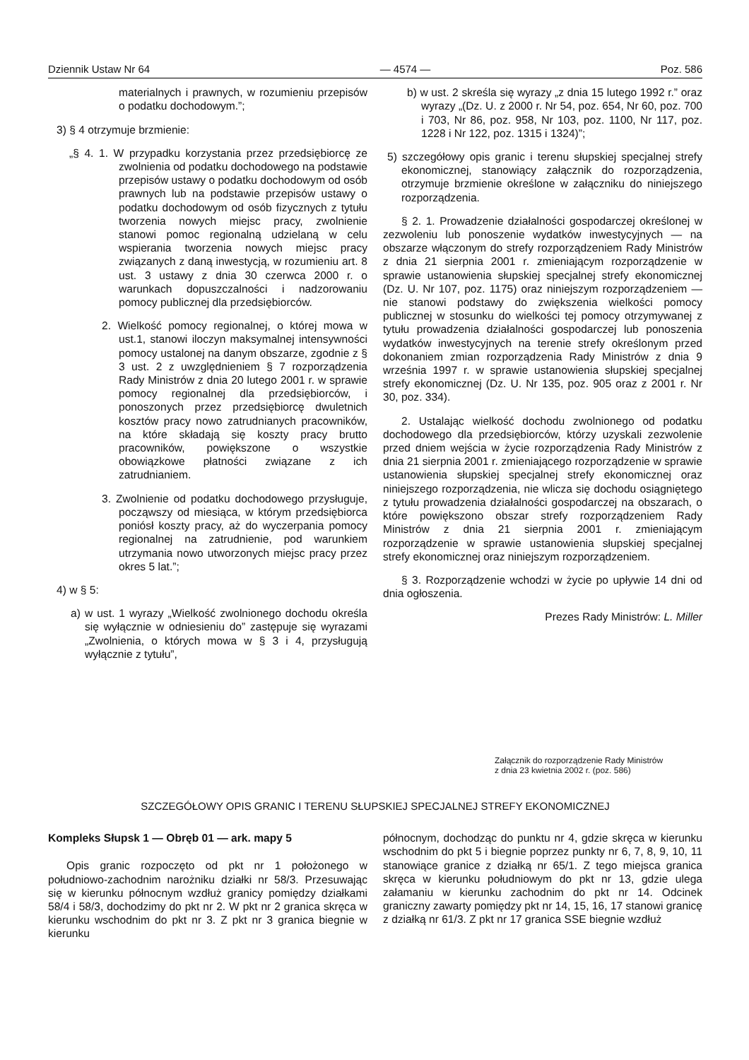Dziennik Ustaw Nr 64 — 4574 — Poz. 586
materialnych i prawnych, w rozumieniu przepisów o podatku dochodowym.”;
3) § 4 otrzymuje brzmienie:
„§ 4. 1. W przypadku korzystania przez przedsiębiorcę ze zwolnienia od podatku dochodowego na podstawie przepisów ustawy o podatku dochodowym od osób prawnych lub na podstawie przepisów ustawy o podatku dochodowym od osób fizycznych z tytułu tworzenia nowych miejsc pracy, zwolnienie stanowi pomoc regionalną udzielaną w celu wspierania tworzenia nowych miejsc pracy związanych z daną inwestycją, w rozumieniu art. 8 ust. 3 ustawy z dnia 30 czerwca 2000 r. o warunkach dopuszczalności i nadzorowaniu pomocy publicznej dla przedsiębiorców.
2. Wielkość pomocy regionalnej, o której mowa w ust.1, stanowi iloczyn maksymalnej intensywności pomocy ustalonej na danym obszarze, zgodnie z § 3 ust. 2 z uwzględnieniem § 7 rozporządzenia Rady Ministrów z dnia 20 lutego 2001 r. w sprawie pomocy regionalnej dla przedsiębiorców, i ponoszonych przez przedsiębiorcę dwuletnich kosztów pracy nowo zatrudnianych pracowników, na które składają się koszty pracy brutto pracowników, powiększone o wszystkie obowiązkowe płatności związane z ich zatrudnianiem.
3. Zwolnienie od podatku dochodowego przysługuje, począwszy od miesiąca, w którym przedsiębiorca poniósł koszty pracy, aż do wyczerpania pomocy regionalnej na zatrudnienie, pod warunkiem utrzymania nowo utworzonych miejsc pracy przez okres 5 lat.”;
4) w § 5:
a) w ust. 1 wyrazy „Wielkość zwolnionego dochodu określa się wyłącznie w odniesieniu do” zastępuje się wyrazami „Zwolnienia, o których mowa w § 3 i 4, przysługują wyłącznie z tytułu”,
b) w ust. 2 skreśla się wyrazy „z dnia 15 lutego 1992 r.” oraz wyrazy „(Dz. U. z 2000 r. Nr 54, poz. 654, Nr 60, poz. 700 i 703, Nr 86, poz. 958, Nr 103, poz. 1100, Nr 117, poz. 1228 i Nr 122, poz. 1315 i 1324)”;
5) szczegółowy opis granic i terenu słupskiej specjalnej strefy ekonomicznej, stanowiący załącznik do rozporządzenia, otrzymuje brzmienie określone w załączniku do niniejszego rozporządzenia.
§ 2. 1. Prowadzenie działalności gospodarczej określonej w zezwoleniu lub ponoszenie wydatków inwestycyjnych — na obszarze włączonym do strefy rozporządzeniem Rady Ministrów z dnia 21 sierpnia 2001 r. zmieniającym rozporządzenie w sprawie ustanowienia słupskiej specjalnej strefy ekonomicznej (Dz. U. Nr 107, poz. 1175) oraz niniejszym rozporządzeniem — nie stanowi podstawy do zwiększenia wielkości pomocy publicznej w stosunku do wielkości tej pomocy otrzymywanej z tytułu prowadzenia działalności gospodarczej lub ponoszenia wydatków inwestycyjnych na terenie strefy określonym przed dokonaniem zmian rozporządzenia Rady Ministrów z dnia 9 września 1997 r. w sprawie ustanowienia słupskiej specjalnej strefy ekonomicznej (Dz. U. Nr 135, poz. 905 oraz z 2001 r. Nr 30, poz. 334).
2. Ustalając wielkość dochodu zwolnionego od podatku dochodowego dla przedsiębiorców, którzy uzyskali zezwolenie przed dniem wejścia w życie rozporządzenia Rady Ministrów z dnia 21 sierpnia 2001 r. zmieniającego rozporządzenie w sprawie ustanowienia słupskiej specjalnej strefy ekonomicznej oraz niniejszego rozporządzenia, nie wlicza się dochodu osiągniętego z tytułu prowadzenia działalności gospodarczej na obszarach, o które powiększono obszar strefy rozporządzeniem Rady Ministrów z dnia 21 sierpnia 2001 r. zmieniającym rozporządzenie w sprawie ustanowienia słupskiej specjalnej strefy ekonomicznej oraz niniejszym rozporządzeniem.
§ 3. Rozporządzenie wchodzi w życie po upływie 14 dni od dnia ogłoszenia.
Prezes Rady Ministrów: L. Miller
Załącznik do rozporządzenie Rady Ministrów
z dnia 23 kwietnia 2002 r. (poz. 586)
SZCZEGÓŁOWY OPIS GRANIC I TERENU SŁUPSKIEJ SPECJALNEJ STREFY EKONOMICZNEJ
Kompleks Słupsk 1 — Obręb 01 — ark. mapy 5
Opis granic rozpoczęto od pkt nr 1 położonego w południowo-zachodnim narożniku działki nr 58/3. Przesuwając się w kierunku północnym wzdłuż granicy pomiędzy działkami 58/4 i 58/3, dochodzimy do pkt nr 2. W pkt nr 2 granica skręca w kierunku wschodnim do pkt nr 3. Z pkt nr 3 granica biegnie w kierunku
północnym, dochodząc do punktu nr 4, gdzie skręca w kierunku wschodnim do pkt 5 i biegnie poprzez punkty nr 6, 7, 8, 9, 10, 11 stanowiące granice z działką nr 65/1. Z tego miejsca granica skręca w kierunku południowym do pkt nr 13, gdzie ulega załamaniu w kierunku zachodnim do pkt nr 14. Odcinek graniczny zawarty pomiędzy pkt nr 14, 15, 16, 17 stanowi granicę z działką nr 61/3. Z pkt nr 17 granica SSE biegnie wzdłuż